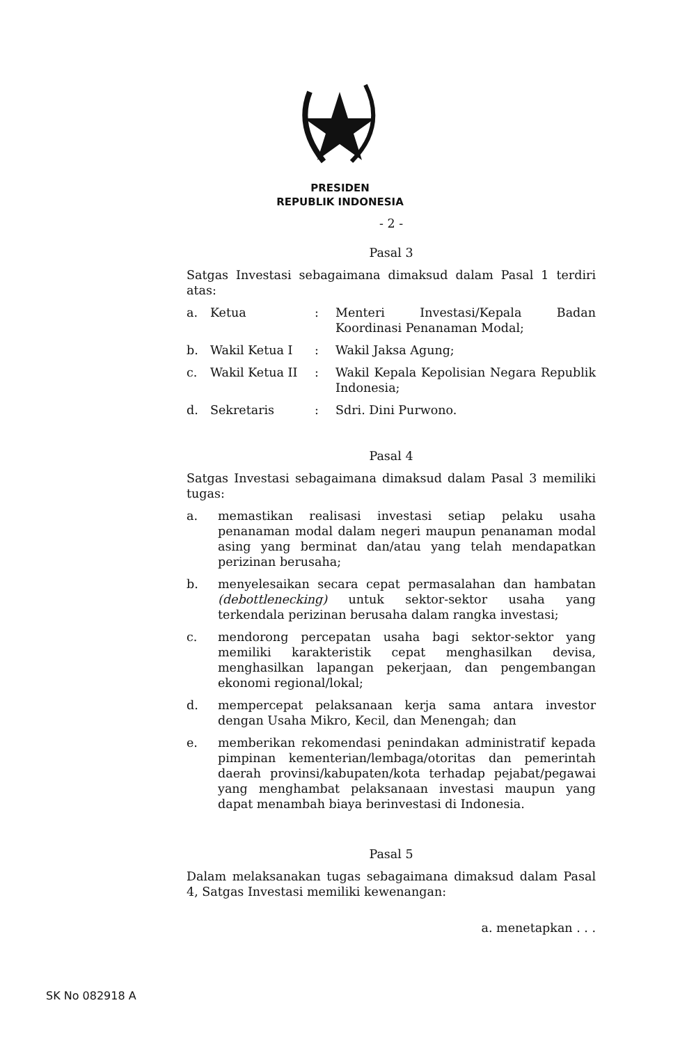PRESIDEN
REPUBLIK INDONESIA
- 2 -
Pasal 3
Satgas Investasi sebagaimana dimaksud dalam Pasal 1 terdiri atas:
a. Ketua : Menteri Investasi/Kepala Badan Koordinasi Penanaman Modal;
b. Wakil Ketua I : Wakil Jaksa Agung;
c. Wakil Ketua II : Wakil Kepala Kepolisian Negara Republik Indonesia;
d. Sekretaris : Sdri. Dini Purwono.
Pasal 4
Satgas Investasi sebagaimana dimaksud dalam Pasal 3 memiliki tugas:
a. memastikan realisasi investasi setiap pelaku usaha penanaman modal dalam negeri maupun penanaman modal asing yang berminat dan/atau yang telah mendapatkan perizinan berusaha;
b. menyelesaikan secara cepat permasalahan dan hambatan (debottlenecking) untuk sektor-sektor usaha yang terkendala perizinan berusaha dalam rangka investasi;
c. mendorong percepatan usaha bagi sektor-sektor yang memiliki karakteristik cepat menghasilkan devisa, menghasilkan lapangan pekerjaan, dan pengembangan ekonomi regional/lokal;
d. mempercepat pelaksanaan kerja sama antara investor dengan Usaha Mikro, Kecil, dan Menengah; dan
e. memberikan rekomendasi penindakan administratif kepada pimpinan kementerian/lembaga/otoritas dan pemerintah daerah provinsi/kabupaten/kota terhadap pejabat/pegawai yang menghambat pelaksanaan investasi maupun yang dapat menambah biaya berinvestasi di Indonesia.
Pasal 5
Dalam melaksanakan tugas sebagaimana dimaksud dalam Pasal 4, Satgas Investasi memiliki kewenangan:
a. menetapkan . . .
SK No 082918 A